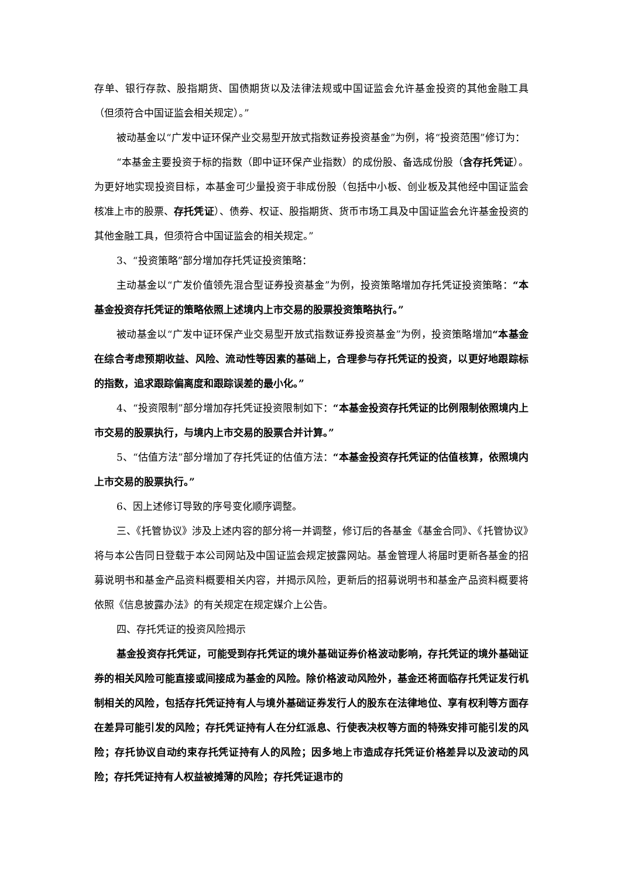存单、银行存款、股指期货、国债期货以及法律法规或中国证监会允许基金投资的其他金融工具（但须符合中国证监会相关规定）。”
被动基金以“广发中证环保产业交易型开放式指数证券投资基金”为例，将“投资范围”修订为：
“本基金主要投资于标的指数（即中证环保产业指数）的成份股、备选成份股（含存托凭证）。为更好地实现投资目标，本基金可少量投资于非成份股（包括中小板、创业板及其他经中国证监会核准上市的股票、存托凭证）、债券、权证、股指期货、货币市场工具及中国证监会允许基金投资的其他金融工具，但须符合中国证监会的相关规定。”
3、“投资策略”部分增加存托凭证投资策略：
主动基金以“广发价值领先混合型证券投资基金”为例，投资策略增加存托凭证投资策略：“本基金投资存托凭证的策略依照上述境内上市交易的股票投资策略执行。”
被动基金以“广发中证环保产业交易型开放式指数证券投资基金”为例，投资策略增加“本基金在综合考虑预期收益、风险、流动性等因素的基础上，合理参与存托凭证的投资，以更好地跟踪标的指数，追求跟踪偏离度和跟踪误差的最小化。”
4、“投资限制”部分增加存托凭证投资限制如下：“本基金投资存托凭证的比例限制依照境内上市交易的股票执行，与境内上市交易的股票合并计算。”
5、“估值方法”部分增加了存托凭证的估值方法：“本基金投资存托凭证的估值核算，依照境内上市交易的股票执行。”
6、因上述修订导致的序号变化顺序调整。
三、《托管协议》涉及上述内容的部分将一并调整，修订后的各基金《基金合同》、《托管协议》将与本公告同日登载于本公司网站及中国证监会规定披露网站。基金管理人将届时更新各基金的招募说明书和基金产品资料概要相关内容，并揭示风险，更新后的招募说明书和基金产品资料概要将依照《信息披露办法》的有关规定在规定媒介上公告。
四、存托凭证的投资风险揭示
基金投资存托凭证，可能受到存托凭证的境外基础证券价格波动影响，存托凭证的境外基础证券的相关风险可能直接或间接成为基金的风险。除价格波动风险外，基金还将面临存托凭证发行机制相关的风险，包括存托凭证持有人与境外基础证券发行人的股东在法律地位、享有权利等方面存在差异可能引发的风险；存托凭证持有人在分红派息、行使表决权等方面的特殊安排可能引发的风险；存托协议自动约束存托凭证持有人的风险；因多地上市造成存托凭证价格差异以及波动的风险；存托凭证持有人权益被摊薄的风险；存托凭证退市的